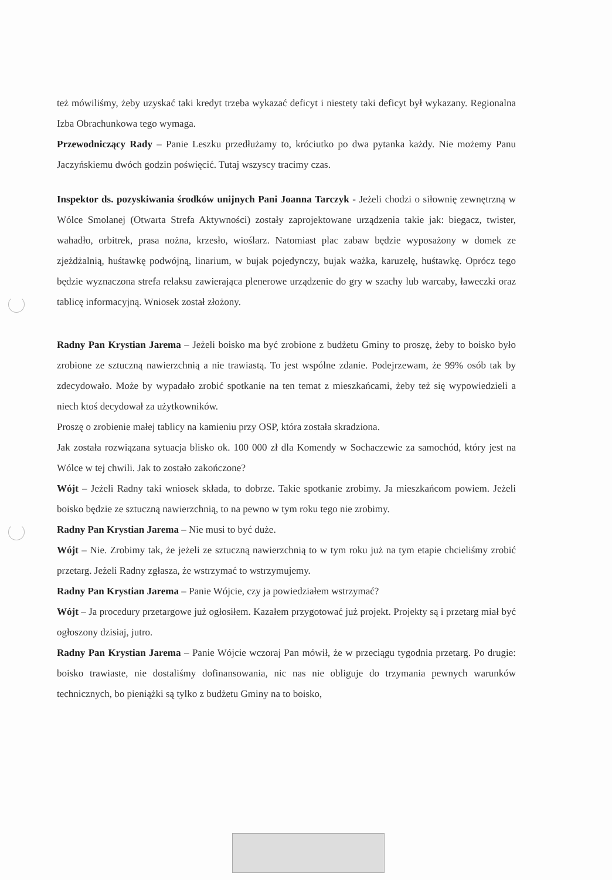też mówiliśmy, żeby uzyskać taki kredyt trzeba wykazać deficyt i niestety taki deficyt był wykazany. Regionalna Izba Obrachunkowa tego wymaga.
Przewodniczący Rady – Panie Leszku przedłużamy to, króciutko po dwa pytanka każdy. Nie możemy Panu Jaczyńskiemu dwóch godzin poświęcić. Tutaj wszyscy tracimy czas.
Inspektor ds. pozyskiwania środków unijnych Pani Joanna Tarczyk - Jeżeli chodzi o siłownię zewnętrzną w Wólce Smolanej (Otwarta Strefa Aktywności) zostały zaprojektowane urządzenia takie jak: biegacz, twister, wahadło, orbitrek, prasa nożna, krzesło, wioślarz. Natomiast plac zabaw będzie wyposażony w domek ze zjeżdżalnią, huśtawkę podwójną, linarium, w bujak pojedynczy, bujak ważka, karuzelę, huśtawkę. Oprócz tego będzie wyznaczona strefa relaksu zawierająca plenerowe urządzenie do gry w szachy lub warcaby, ławeczki oraz tablicę informacyjną. Wniosek został złożony.
Radny Pan Krystian Jarema – Jeżeli boisko ma być zrobione z budżetu Gminy to proszę, żeby to boisko było zrobione ze sztuczną nawierzchnią a nie trawiastą. To jest wspólne zdanie. Podejrzewam, że 99% osób tak by zdecydowało. Może by wypadało zrobić spotkanie na ten temat z mieszkańcami, żeby też się wypowiedzieli a niech ktoś decydował za użytkowników.
Proszę o zrobienie małej tablicy na kamieniu przy OSP, która została skradziona.
Jak została rozwiązana sytuacja blisko ok. 100 000 zł dla Komendy w Sochaczewie za samochód, który jest na Wólce w tej chwili. Jak to zostało zakończone?
Wójt – Jeżeli Radny taki wniosek składa, to dobrze. Takie spotkanie zrobimy. Ja mieszkańcom powiem. Jeżeli boisko będzie ze sztuczną nawierzchnią, to na pewno w tym roku tego nie zrobimy.
Radny Pan Krystian Jarema – Nie musi to być duże.
Wójt – Nie. Zrobimy tak, że jeżeli ze sztuczną nawierzchnią to w tym roku już na tym etapie chcieliśmy zrobić przetarg. Jeżeli Radny zgłasza, że wstrzymać to wstrzymujemy.
Radny Pan Krystian Jarema – Panie Wójcie, czy ja powiedziałem wstrzymać?
Wójt – Ja procedury przetargowe już ogłosiłem. Kazałem przygotować już projekt. Projekty są i przetarg miał być ogłoszony dzisiaj, jutro.
Radny Pan Krystian Jarema – Panie Wójcie wczoraj Pan mówił, że w przeciągu tygodnia przetarg. Po drugie: boisko trawiaste, nie dostaliśmy dofinansowania, nic nas nie obliguje do trzymania pewnych warunków technicznych, bo pieniążki są tylko z budżetu Gminy na to boisko,